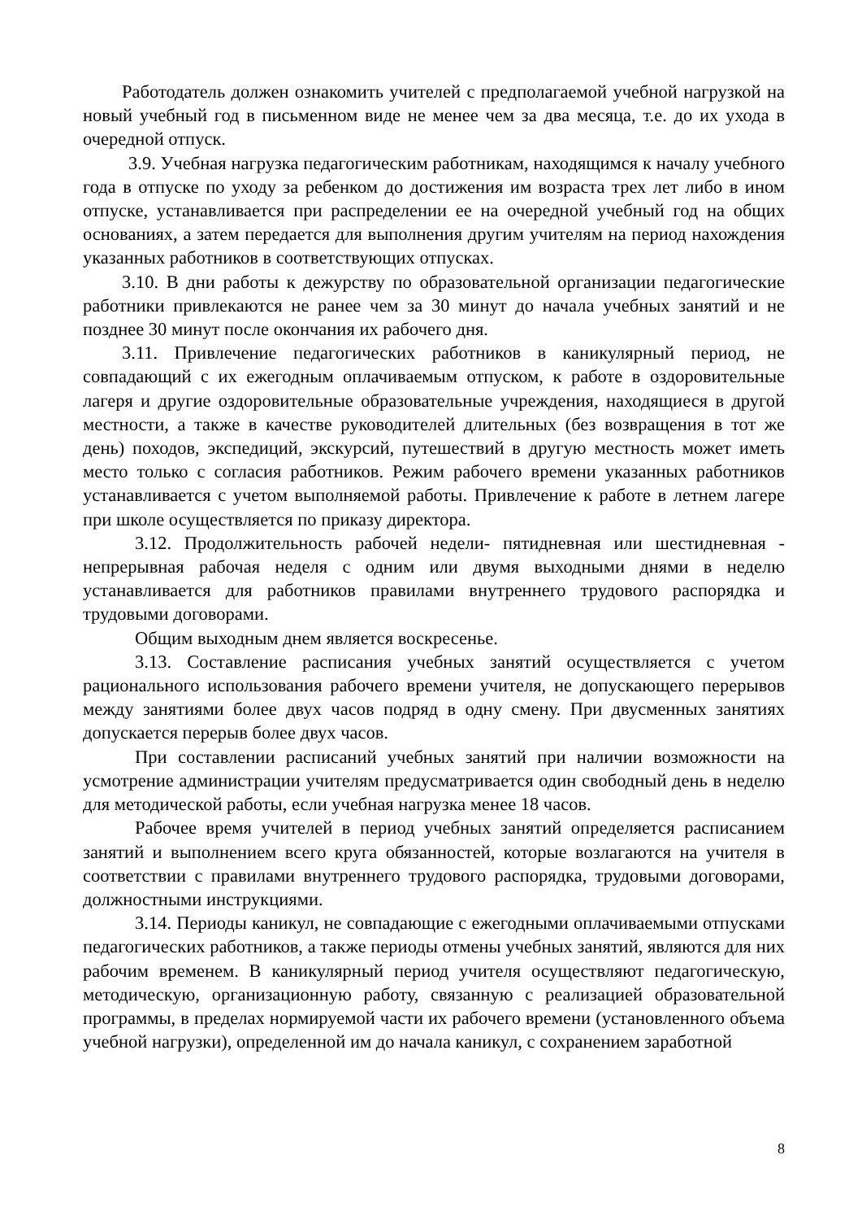Работодатель должен ознакомить учителей с предполагаемой учебной нагрузкой на новый учебный год в письменном виде не менее чем за два месяца, т.е. до их ухода в очередной отпуск.
3.9. Учебная нагрузка педагогическим работникам, находящимся к началу учебного года в отпуске по уходу за ребенком до достижения им возраста трех лет либо в ином отпуске, устанавливается при распределении ее на очередной учебный год на общих основаниях, а затем передается для выполнения другим учителям на период нахождения указанных работников в соответствующих отпусках.
3.10. В дни работы к дежурству по образовательной организации педагогические работники привлекаются не ранее чем за 30 минут до начала учебных занятий и не позднее 30 минут после окончания их рабочего дня.
3.11. Привлечение педагогических работников в каникулярный период, не совпадающий с их ежегодным оплачиваемым отпуском, к работе в оздоровительные лагеря и другие оздоровительные образовательные учреждения, находящиеся в другой местности, а также в качестве руководителей длительных (без возвращения в тот же день) походов, экспедиций, экскурсий, путешествий в другую местность может иметь место только с согласия работников. Режим рабочего времени указанных работников устанавливается с учетом выполняемой работы. Привлечение к работе в летнем лагере при школе осуществляется по приказу директора.
3.12. Продолжительность рабочей недели- пятидневная или шестидневная - непрерывная рабочая неделя с одним или двумя выходными днями в неделю устанавливается для работников правилами внутреннего трудового распорядка и трудовыми договорами.
Общим выходным днем является воскресенье.
3.13. Составление расписания учебных занятий осуществляется с учетом рационального использования рабочего времени учителя, не допускающего перерывов между занятиями более двух часов подряд в одну смену. При двусменных занятиях допускается перерыв более двух часов.
При составлении расписаний учебных занятий при наличии возможности на усмотрение администрации учителям предусматривается один свободный день в неделю для методической работы, если учебная нагрузка менее 18 часов.
Рабочее время учителей в период учебных занятий определяется расписанием занятий и выполнением всего круга обязанностей, которые возлагаются на учителя в соответствии с правилами внутреннего трудового распорядка, трудовыми договорами, должностными инструкциями.
3.14. Периоды каникул, не совпадающие с ежегодными оплачиваемыми отпусками педагогических работников, а также периоды отмены учебных занятий, являются для них рабочим временем. В каникулярный период учителя осуществляют педагогическую, методическую, организационную работу, связанную с реализацией образовательной программы, в пределах нормируемой части их рабочего времени (установленного объема учебной нагрузки), определенной им до начала каникул, с сохранением заработной
8